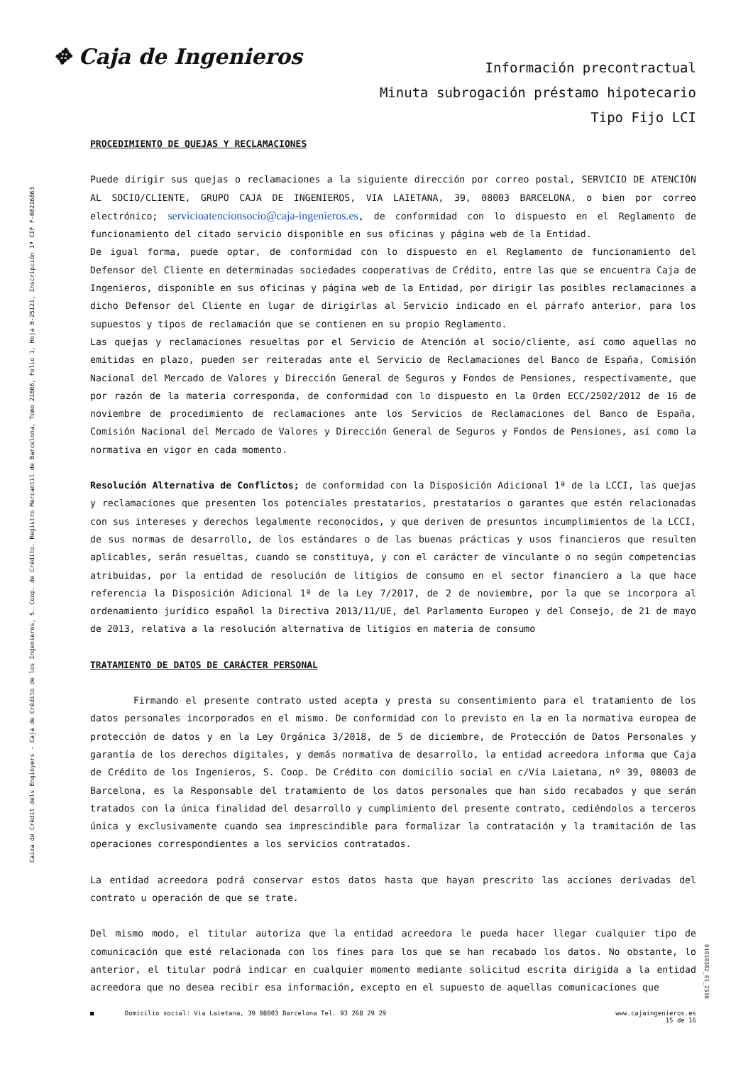✥ Caja de Ingenieros
Información precontractual
Minuta subrogación préstamo hipotecario
Tipo Fijo LCI
Caixa de Crèdit dels Enginyers - Caja de Crédito de los Ingenieros, S. Coop. de Crédito. Registro Mercantil de Barcelona, Tomo 21606, Folio 1, Hoja B-25121, Inscripción 1ª CIF F-08216863
01010362_01_2310
PROCEDIMIENTO DE QUEJAS Y RECLAMACIONES
Puede dirigir sus quejas o reclamaciones a la siguiente dirección por correo postal, SERVICIO DE ATENCIÓN AL SOCIO/CLIENTE, GRUPO CAJA DE INGENIEROS, VIA LAIETANA, 39, 08003 BARCELONA, o bien por correo electrónico; servicioatencionsocio@caja-ingenieros.es, de conformidad con lo dispuesto en el Reglamento de funcionamiento del citado servicio disponible en sus oficinas y página web de la Entidad.
De igual forma, puede optar, de conformidad con lo dispuesto en el Reglamento de funcionamiento del Defensor del Cliente en determinadas sociedades cooperativas de Crédito, entre las que se encuentra Caja de Ingenieros, disponible en sus oficinas y página web de la Entidad, por dirigir las posibles reclamaciones a dicho Defensor del Cliente en lugar de dirigirlas al Servicio indicado en el párrafo anterior, para los supuestos y tipos de reclamación que se contienen en su propio Reglamento.
Las quejas y reclamaciones resueltas por el Servicio de Atención al socio/cliente, así como aquellas no emitidas en plazo, pueden ser reiteradas ante el Servicio de Reclamaciones del Banco de España, Comisión Nacional del Mercado de Valores y Dirección General de Seguros y Fondos de Pensiones, respectivamente, que por razón de la materia corresponda, de conformidad con lo dispuesto en la Orden ECC/2502/2012 de 16 de noviembre de procedimiento de reclamaciones ante los Servicios de Reclamaciones del Banco de España, Comisión Nacional del Mercado de Valores y Dirección General de Seguros y Fondos de Pensiones, así como la normativa en vigor en cada momento.
Resolución Alternativa de Conflictos; de conformidad con la Disposición Adicional 1ª de la LCCI, las quejas y reclamaciones que presenten los potenciales prestatarios, prestatarios o garantes que estén relacionadas con sus intereses y derechos legalmente reconocidos, y que deriven de presuntos incumplimientos de la LCCI, de sus normas de desarrollo, de los estándares o de las buenas prácticas y usos financieros que resulten aplicables, serán resueltas, cuando se constituya, y con el carácter de vinculante o no según competencias atribuidas, por la entidad de resolución de litigios de consumo en el sector financiero a la que hace referencia la Disposición Adicional 1ª de la Ley 7/2017, de 2 de noviembre, por la que se incorpora al ordenamiento jurídico español la Directiva 2013/11/UE, del Parlamento Europeo y del Consejo, de 21 de mayo de 2013, relativa a la resolución alternativa de litigios en materia de consumo
TRATAMIENTO DE DATOS DE CARÁCTER PERSONAL
Firmando el presente contrato usted acepta y presta su consentimiento para el tratamiento de los datos personales incorporados en el mismo. De conformidad con lo previsto en la en la normativa europea de protección de datos y en la Ley Orgánica 3/2018, de 5 de diciembre, de Protección de Datos Personales y garantía de los derechos digitales, y demás normativa de desarrollo, la entidad acreedora informa que Caja de Crédito de los Ingenieros, S. Coop. De Crédito con domicilio social en c/Via Laietana, nº 39, 08003 de Barcelona, es la Responsable del tratamiento de los datos personales que han sido recabados y que serán tratados con la única finalidad del desarrollo y cumplimiento del presente contrato, cediéndolos a terceros única y exclusivamente cuando sea imprescindible para formalizar la contratación y la tramitación de las operaciones correspondientes a los servicios contratados.
La entidad acreedora podrá conservar estos datos hasta que hayan prescrito las acciones derivadas del contrato u operación de que se trate.
Del mismo modo, el titular autoriza que la entidad acreedora le pueda hacer llegar cualquier tipo de comunicación que esté relacionada con los fines para los que se han recabado los datos. No obstante, lo anterior, el titular podrá indicar en cualquier momento mediante solicitud escrita dirigida a la entidad acreedora que no desea recibir esa información, excepto en el supuesto de aquellas comunicaciones que
■ Domicilio social: Via Laietana, 39 08003 Barcelona Tel. 93 268 29 29 www.cajaingenieros.es
15 de 16